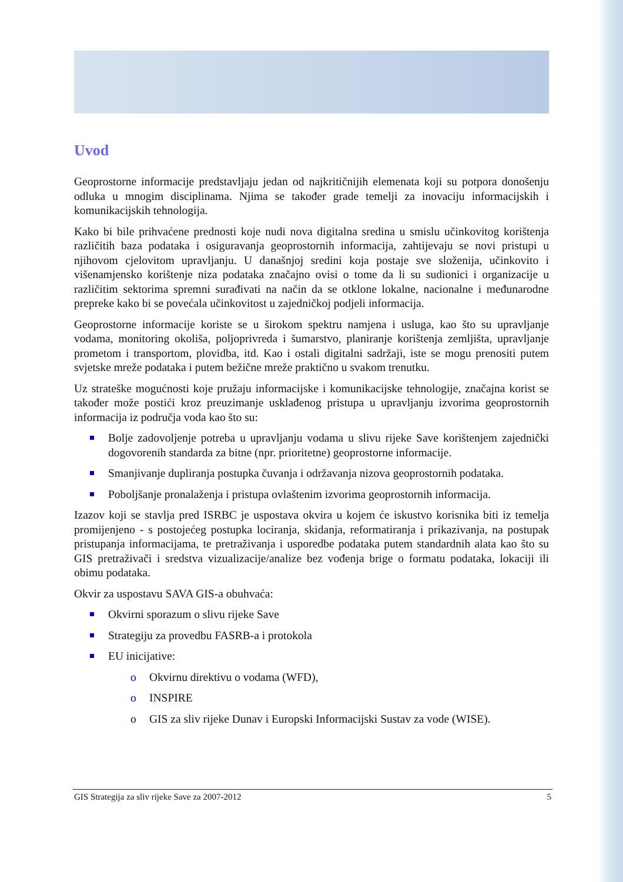Uvod
Geoprostorne informacije predstavljaju jedan od najkritičnijih elemenata koji su potpora donošenju odluka u mnogim disciplinama. Njima se također grade temelji za inovaciju informacijskih i komunikacijskih tehnologija.
Kako bi bile prihvaćene prednosti koje nudi nova digitalna sredina u smislu učinkovitog korištenja različitih baza podataka i osiguravanja geoprostornih informacija, zahtijevaju se novi pristupi u njihovom cjelovitom upravljanju. U današnjoj sredini koja postaje sve složenija, učinkovito i višenamjensko korištenje niza podataka značajno ovisi o tome da li su sudionici i organizacije u različitim sektorima spremni surađivati na način da se otklone lokalne, nacionalne i međunarodne prepreke kako bi se povećala učinkovitost u zajedničkoj podjeli informacija.
Geoprostorne informacije koriste se u širokom spektru namjena i usluga, kao što su upravljanje vodama, monitoring okoliša, poljoprivreda i šumarstvo, planiranje korištenja zemljišta, upravljanje prometom i transportom, plovidba, itd. Kao i ostali digitalni sadržaji, iste se mogu prenositi putem svjetske mreže podataka i putem bežične mreže praktično u svakom trenutku.
Uz strateške mogućnosti koje pružaju informacijske i komunikacijske tehnologije, značajna korist se također može postići kroz preuzimanje usklađenog pristupa u upravljanju izvorima geoprostornih informacija iz područja voda kao što su:
Bolje zadovoljenje potreba u upravljanju vodama u slivu rijeke Save korištenjem zajednički dogovorenih standarda za bitne (npr. prioritetne) geoprostorne informacije.
Smanjivanje dupliranja postupka čuvanja i održavanja nizova geoprostornih podataka.
Poboljšanje pronalaženja i pristupa ovlaštenim izvorima geoprostornih informacija.
Izazov koji se stavlja pred ISRBC je uspostava okvira u kojem će iskustvo korisnika biti iz temelja promijenjeno - s postojećeg postupka lociranja, skidanja, reformatiranja i prikazivanja, na postupak pristupanja informacijama, te pretraživanja i usporedbe podataka putem standardnih alata kao što su GIS pretraživači i sredstva vizualizacije/analize bez vođenja brige o formatu podataka, lokaciji ili obimu podataka.
Okvir za uspostavu SAVA GIS-a obuhvaća:
Okvirni sporazum o slivu rijeke Save
Strategiju za provedbu FASRB-a i protokola
EU inicijative:
o Okvirnu direktivu o vodama (WFD),
o INSPIRE
o GIS za sliv rijeke Dunav i Europski Informacijski Sustav za vode (WISE).
GIS Strategija za sliv rijeke Save za 2007-2012 5